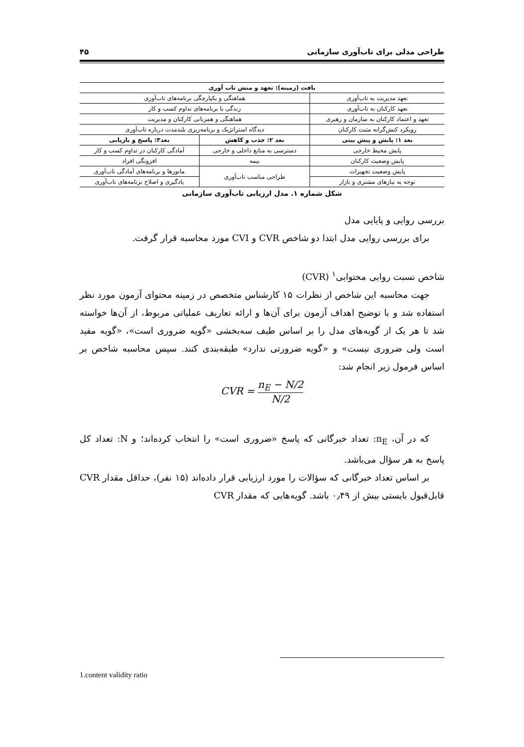طراحی مدلی برای تاب‌آوری سازمانی ۴۵
| بافت (زمینه): تعهد و منش تاب آوری | | |
| --- | --- | --- |
| تعهد مدیریت به تاب‌آوری | هماهنگی و یکپارچگی برنامه‌های تاب‌آوری | |
| تعهد کارکنان به تاب‌آوری | زندگی با برنامه‌های تداوم کسب و کار | |
| تعهد و اعتماد کارکنان به سازمان و رهبری | هماهنگی و همزبانی کارکنان و مدیریت | |
| رویکرد کنش‌گرانه مثبت کارکنان | دیدگاه استراتژیک و برنامه‌ریزی بلندمدت درباره تاب‌آوری | |
| بعد ۱: پایش و پیش بینی | بعد ۲: جذب و کاهش | بعد۳: پاسخ و بازیابی |
| پایش محیط خارجی | دسترسی به منابع داخلی و خارجی | آمادگی کارکنان در تداوم کسب و کار |
| پایش وضعیت کارکنان | بیمه | افزونگی افراد |
| پایش وضعیت تجهیزات | طراحی مناسب تاب‌آوری | مانورها و برنامه‌های آمادگی تاب‌آوری |
| توجه به نیازهای مشتری و بازار | | یادگیری و اصلاح برنامه‌های تاب‌آوری |
شکل شماره ۱. مدل ارزیابی تاب‌آوری سازمانی
بررسی روایی و پایایی مدل
برای بررسی روایی مدل ابتدا دو شاخص CVR و CVI مورد محاسبه قرار گرفت.
شاخص نسبت روایی محتوایی<sup>۱</sup> (CVR)
جهت محاسبه این شاخص از نظرات ۱۵ کارشناس متخصص در زمینه محتوای آزمون مورد نظر استفاده شد و با توضیح اهداف آزمون برای آن‌ها و ارائه تعاریف عملیاتی مربوط، از آن‌ها خواسته شد تا هر یک از گویه‌های مدل را بر اساس طیف سه‌بخشی «گویه ضروری است»، «گویه مفید است ولی ضروری نیست» و «گویه ضرورتی ندارد» طبقه‌بندی کنند. سپس محاسبه شاخص بر اساس فرمول زیر انجام شد:
CVR = n<sub>E</sub> − N/2 N/2
که در آن، n<sub>E</sub>: تعداد خبرگانی که پاسخ «ضروری است» را انتخاب کرده‌اند؛ و N: تعداد کل پاسخ به هر سؤال می‌باشد.
بر اساس تعداد خبرگانی که سؤالات را مورد ارزیابی قرار داده‌اند (۱۵ نفر)، حداقل مقدار CVR قابل‌قبول بایستی بیش از ۰٫۴۹ باشد. گویه‌هایی که مقدار CVR
1.content validity ratio